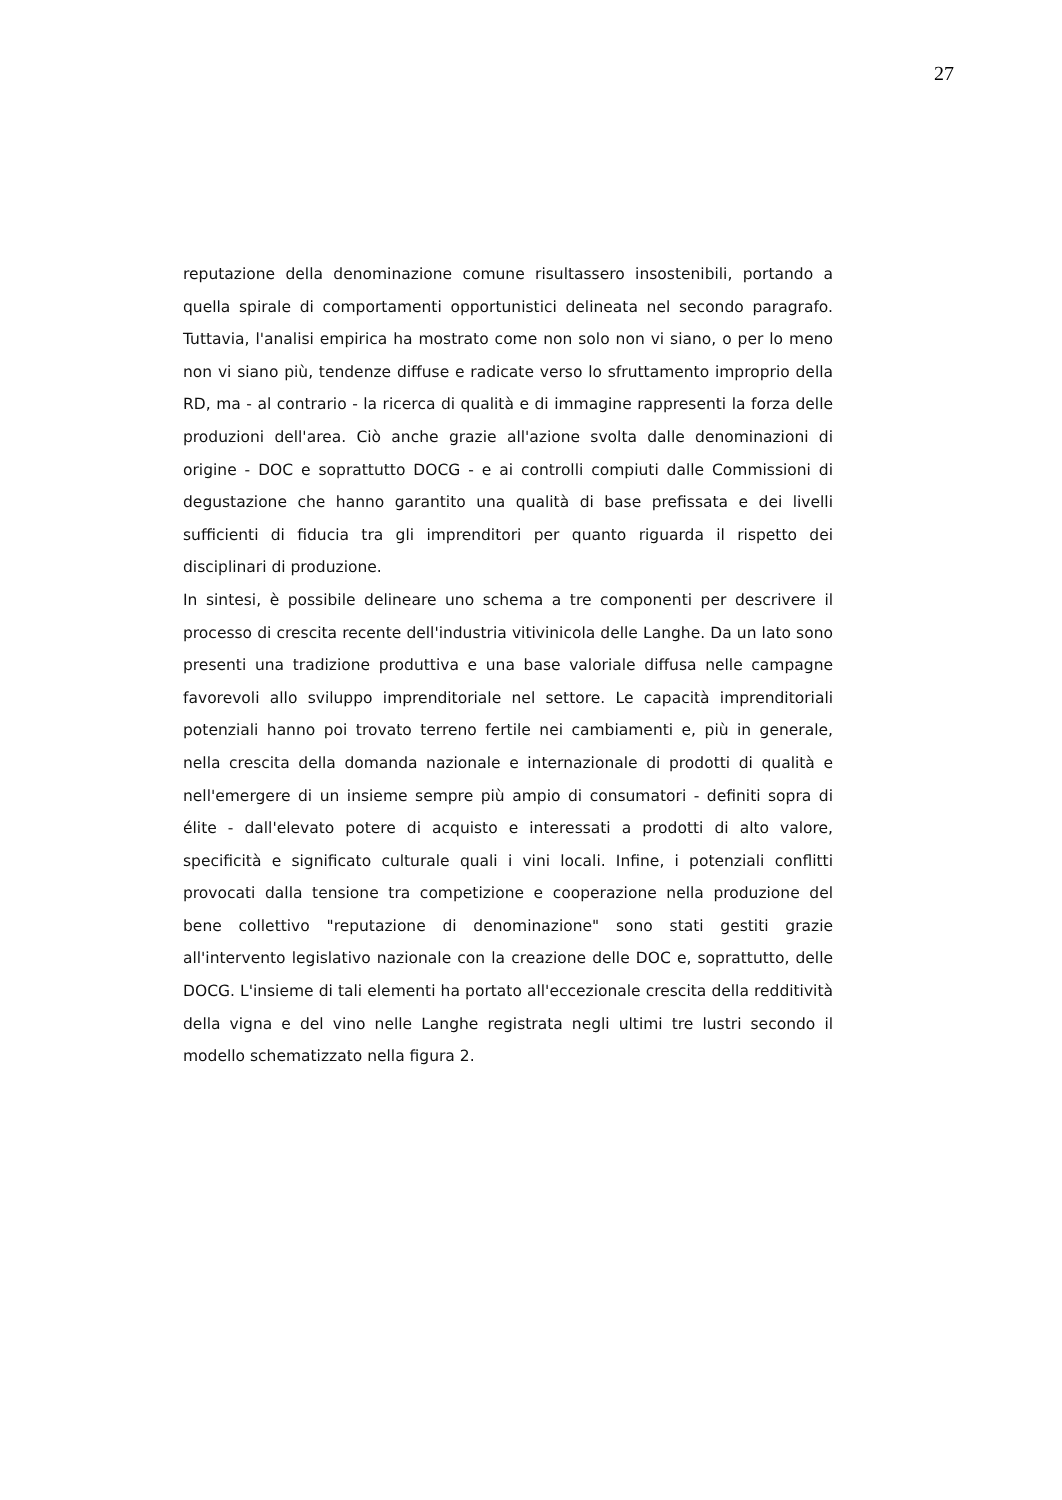27
reputazione della denominazione comune risultassero insostenibili, portando a quella spirale di comportamenti opportunistici delineata nel secondo paragrafo. Tuttavia, l'analisi empirica ha mostrato come non solo non vi siano, o per lo meno non vi siano più, tendenze diffuse e radicate verso lo sfruttamento improprio della RD, ma - al contrario - la ricerca di qualità e di immagine rappresenti la forza delle produzioni dell'area. Ciò anche grazie all'azione svolta dalle denominazioni di origine - DOC e soprattutto DOCG - e ai controlli compiuti dalle Commissioni di degustazione che hanno garantito una qualità di base prefissata e dei livelli sufficienti di fiducia tra gli imprenditori per quanto riguarda il rispetto dei disciplinari di produzione.
In sintesi, è possibile delineare uno schema a tre componenti per descrivere il processo di crescita recente dell'industria vitivinicola delle Langhe. Da un lato sono presenti una tradizione produttiva e una base valoriale diffusa nelle campagne favorevoli allo sviluppo imprenditoriale nel settore. Le capacità imprenditoriali potenziali hanno poi trovato terreno fertile nei cambiamenti e, più in generale, nella crescita della domanda nazionale e internazionale di prodotti di qualità e nell'emergere di un insieme sempre più ampio di consumatori - definiti sopra di élite - dall'elevato potere di acquisto e interessati a prodotti di alto valore, specificità e significato culturale quali i vini locali. Infine, i potenziali conflitti provocati dalla tensione tra competizione e cooperazione nella produzione del bene collettivo "reputazione di denominazione" sono stati gestiti grazie all'intervento legislativo nazionale con la creazione delle DOC e, soprattutto, delle DOCG. L'insieme di tali elementi ha portato all'eccezionale crescita della redditività della vigna e del vino nelle Langhe registrata negli ultimi tre lustri secondo il modello schematizzato nella figura 2.